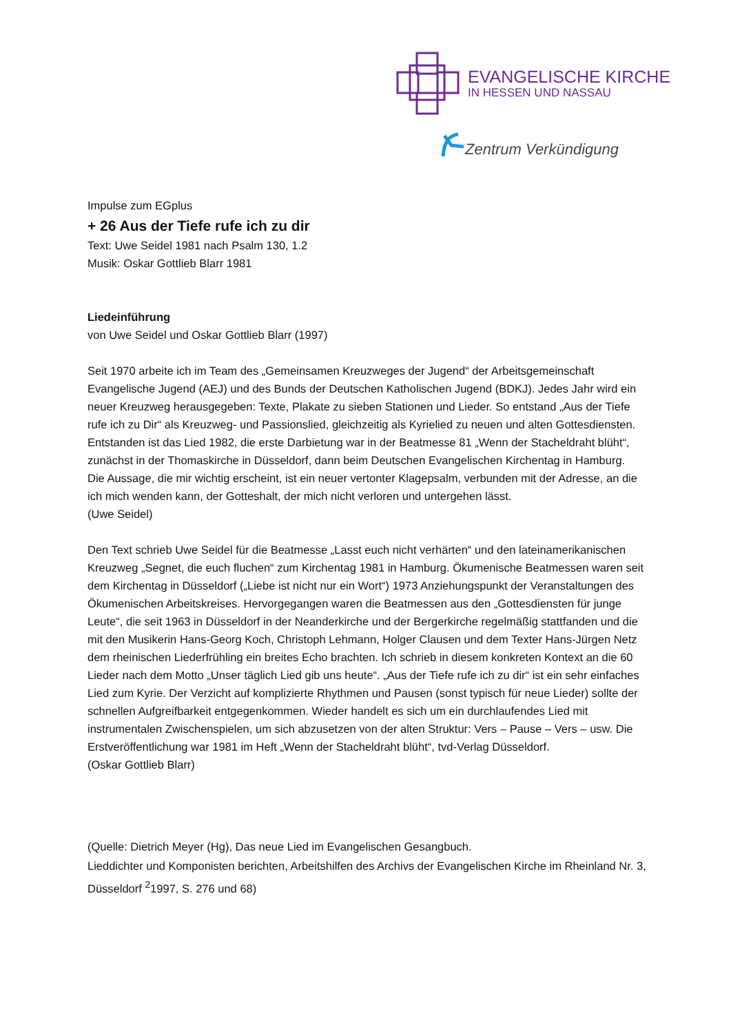EVANGELISCHE KIRCHE
IN HESSEN UND NASSAU
Zentrum Verkündigung
Impulse zum EGplus
+ 26 Aus der Tiefe rufe ich zu dir
Text: Uwe Seidel 1981 nach Psalm 130, 1.2
Musik: Oskar Gottlieb Blarr 1981
Liedeinführung
von Uwe Seidel und Oskar Gottlieb Blarr (1997)
Seit 1970 arbeite ich im Team des „Gemeinsamen Kreuzweges der Jugend“ der Arbeitsgemeinschaft Evangelische Jugend (AEJ) und des Bunds der Deutschen Katholischen Jugend (BDKJ). Jedes Jahr wird ein neuer Kreuzweg herausgegeben: Texte, Plakate zu sieben Stationen und Lieder. So entstand „Aus der Tiefe rufe ich zu Dir“ als Kreuzweg- und Passionslied, gleichzeitig als Kyrielied zu neuen und alten Gottesdiensten.
Entstanden ist das Lied 1982, die erste Darbietung war in der Beatmesse 81 „Wenn der Stacheldraht blüht“, zunächst in der Thomaskirche in Düsseldorf, dann beim Deutschen Evangelischen Kirchentag in Hamburg.
Die Aussage, die mir wichtig erscheint, ist ein neuer vertonter Klagepsalm, verbunden mit der Adresse, an die ich mich wenden kann, der Gotteshalt, der mich nicht verloren und untergehen lässt.
(Uwe Seidel)
Den Text schrieb Uwe Seidel für die Beatmesse „Lasst euch nicht verhärten“ und den lateinamerikanischen Kreuzweg „Segnet, die euch fluchen“ zum Kirchentag 1981 in Hamburg. Ökumenische Beatmessen waren seit dem Kirchentag in Düsseldorf („Liebe ist nicht nur ein Wort“) 1973 Anziehungspunkt der Veranstaltungen des Ökumenischen Arbeitskreises. Hervorgegangen waren die Beatmessen aus den „Gottesdiensten für junge Leute“, die seit 1963 in Düsseldorf in der Neanderkirche und der Bergerkirche regelmäßig stattfanden und die mit den Musikerin Hans-Georg Koch, Christoph Lehmann, Holger Clausen und dem Texter Hans-Jürgen Netz dem rheinischen Liederfrühling ein breites Echo brachten. Ich schrieb in diesem konkreten Kontext an die 60 Lieder nach dem Motto „Unser täglich Lied gib uns heute“. „Aus der Tiefe rufe ich zu dir“ ist ein sehr einfaches Lied zum Kyrie. Der Verzicht auf komplizierte Rhythmen und Pausen (sonst typisch für neue Lieder) sollte der schnellen Aufgreifbarkeit entgegenkommen. Wieder handelt es sich um ein durchlaufendes Lied mit instrumentalen Zwischenspielen, um sich abzusetzen von der alten Struktur: Vers – Pause – Vers – usw. Die Erstveröffentlichung war 1981 im Heft „Wenn der Stacheldraht blüht“, tvd-Verlag Düsseldorf.
(Oskar Gottlieb Blarr)
(Quelle: Dietrich Meyer (Hg), Das neue Lied im Evangelischen Gesangbuch.
Lieddichter und Komponisten berichten, Arbeitshilfen des Archivs der Evangelischen Kirche im Rheinland Nr. 3, Düsseldorf <sup>2</sup>1997, S. 276 und 68)